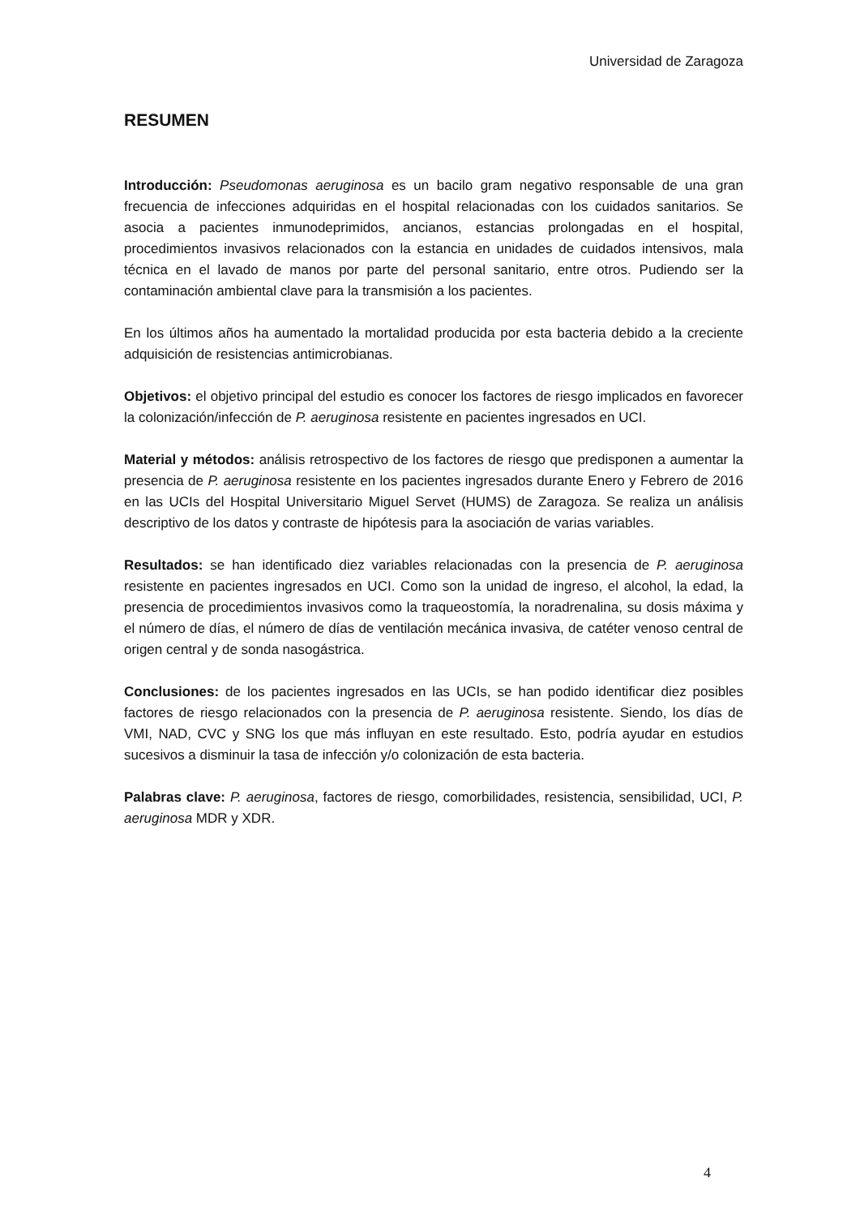Universidad de Zaragoza
RESUMEN
Introducción: Pseudomonas aeruginosa es un bacilo gram negativo responsable de una gran frecuencia de infecciones adquiridas en el hospital relacionadas con los cuidados sanitarios. Se asocia a pacientes inmunodeprimidos, ancianos, estancias prolongadas en el hospital, procedimientos invasivos relacionados con la estancia en unidades de cuidados intensivos, mala técnica en el lavado de manos por parte del personal sanitario, entre otros. Pudiendo ser la contaminación ambiental clave para la transmisión a los pacientes.
En los últimos años ha aumentado la mortalidad producida por esta bacteria debido a la creciente adquisición de resistencias antimicrobianas.
Objetivos: el objetivo principal del estudio es conocer los factores de riesgo implicados en favorecer la colonización/infección de P. aeruginosa resistente en pacientes ingresados en UCI.
Material y métodos: análisis retrospectivo de los factores de riesgo que predisponen a aumentar la presencia de P. aeruginosa resistente en los pacientes ingresados durante Enero y Febrero de 2016 en las UCIs del Hospital Universitario Miguel Servet (HUMS) de Zaragoza. Se realiza un análisis descriptivo de los datos y contraste de hipótesis para la asociación de varias variables.
Resultados: se han identificado diez variables relacionadas con la presencia de P. aeruginosa resistente en pacientes ingresados en UCI. Como son la unidad de ingreso, el alcohol, la edad, la presencia de procedimientos invasivos como la traqueostomía, la noradrenalina, su dosis máxima y el número de días, el número de días de ventilación mecánica invasiva, de catéter venoso central de origen central y de sonda nasogástrica.
Conclusiones: de los pacientes ingresados en las UCIs, se han podido identificar diez posibles factores de riesgo relacionados con la presencia de P. aeruginosa resistente. Siendo, los días de VMI, NAD, CVC y SNG los que más influyan en este resultado. Esto, podría ayudar en estudios sucesivos a disminuir la tasa de infección y/o colonización de esta bacteria.
Palabras clave: P. aeruginosa, factores de riesgo, comorbilidades, resistencia, sensibilidad, UCI, P. aeruginosa MDR y XDR.
4